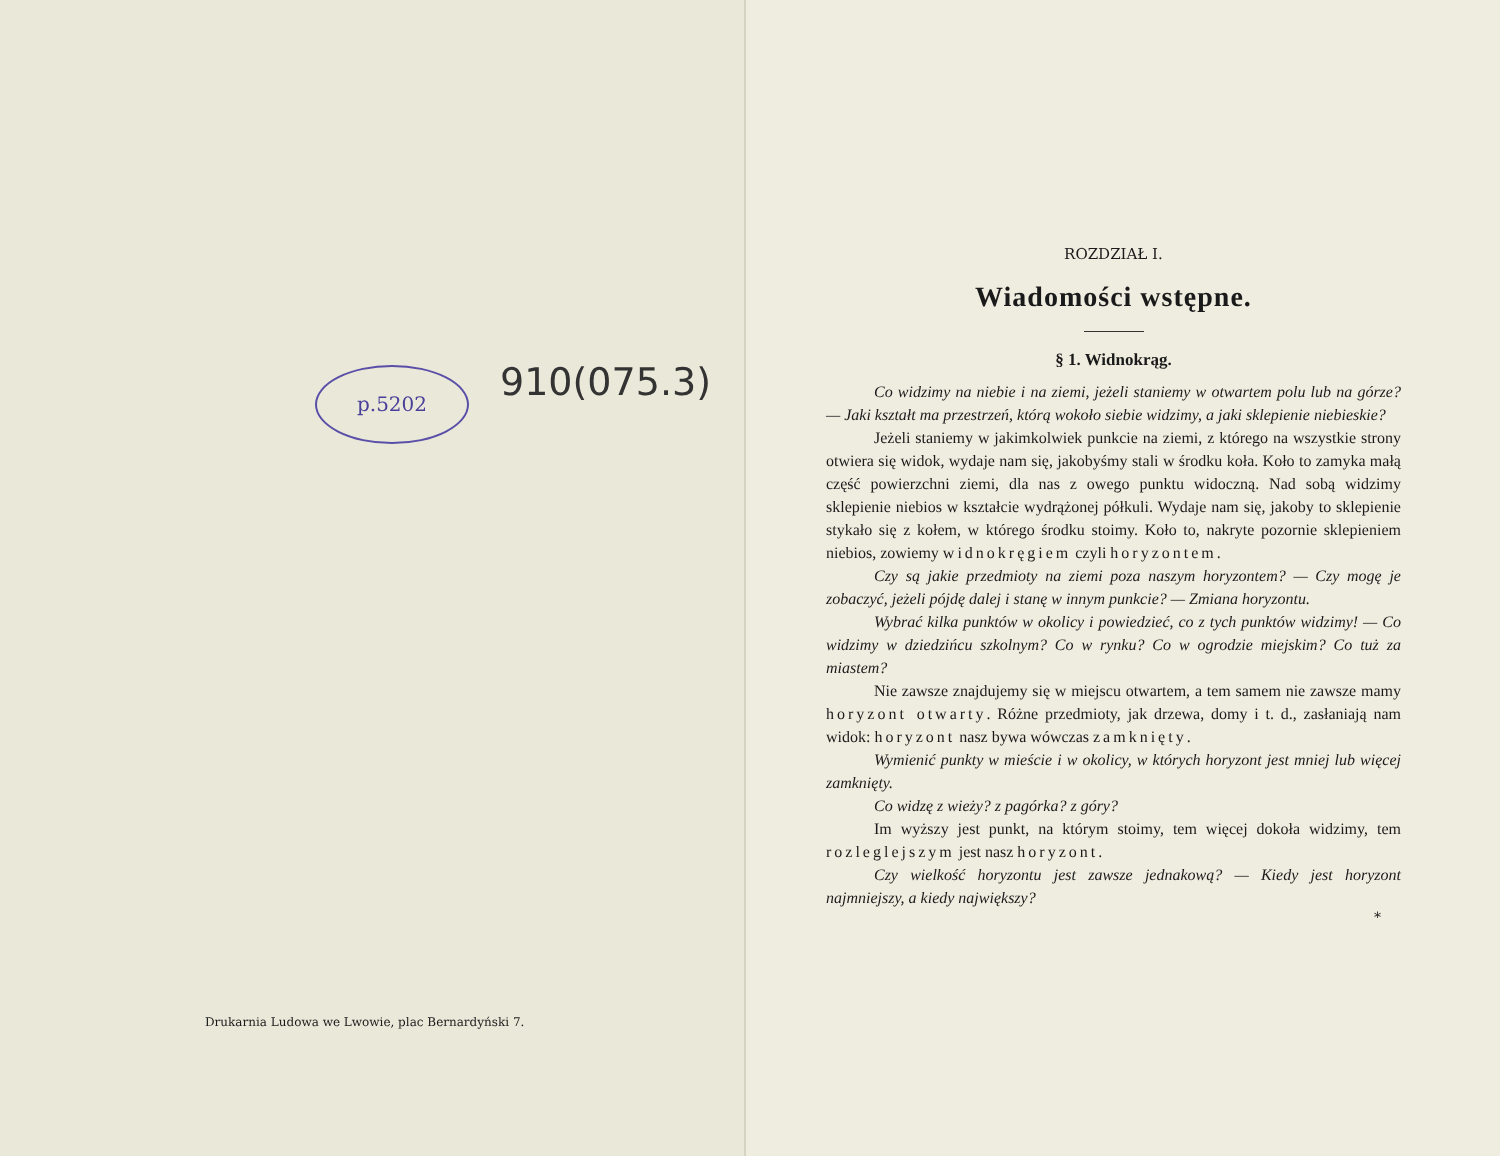p.5202
910(075.3)
Drukarnia Ludowa we Lwowie, plac Bernardyński 7.
ROZDZIAŁ I.
Wiadomości wstępne.
§ 1. Widnokrąg.
Co widzimy na niebie i na ziemi, jeżeli staniemy w otwartem polu lub na górze? — Jaki kształt ma przestrzeń, którą wokoło siebie widzimy, a jaki sklepienie niebieskie?
Jeżeli staniemy w jakimkolwiek punkcie na ziemi, z którego na wszystkie strony otwiera się widok, wydaje nam się, jakobyśmy stali w środku koła. Koło to zamyka małą część powierzchni ziemi, dla nas z owego punktu widoczną. Nad sobą widzimy sklepienie niebios w kształcie wydrążonej półkuli. Wydaje nam się, jakoby to sklepienie stykało się z kołem, w którego środku stoimy. Koło to, nakryte pozornie sklepieniem niebios, zowiemy widnokręgiem czyli horyzontem.
Czy są jakie przedmioty na ziemi poza naszym horyzontem? — Czy mogę je zobaczyć, jeżeli pójdę dalej i stanę w innym punkcie? — Zmiana horyzontu.
Wybrać kilka punktów w okolicy i powiedzieć, co z tych punktów widzimy! — Co widzimy w dziedzińcu szkolnym? Co w rynku? Co w ogrodzie miejskim? Co tuż za miastem?
Nie zawsze znajdujemy się w miejscu otwartem, a tem samem nie zawsze mamy horyzont otwarty. Różne przedmioty, jak drzewa, domy i t. d., zasłaniają nam widok: horyzont nasz bywa wówczas zamknięty.
Wymienić punkty w mieście i w okolicy, w których horyzont jest mniej lub więcej zamknięty.
Co widzę z wieży? z pagórka? z góry?
Im wyższy jest punkt, na którym stoimy, tem więcej dokoła widzimy, tem rozleglejszym jest nasz horyzont.
Czy wielkość horyzontu jest zawsze jednakową? — Kiedy jest horyzont najmniejszy, a kiedy największy?
*